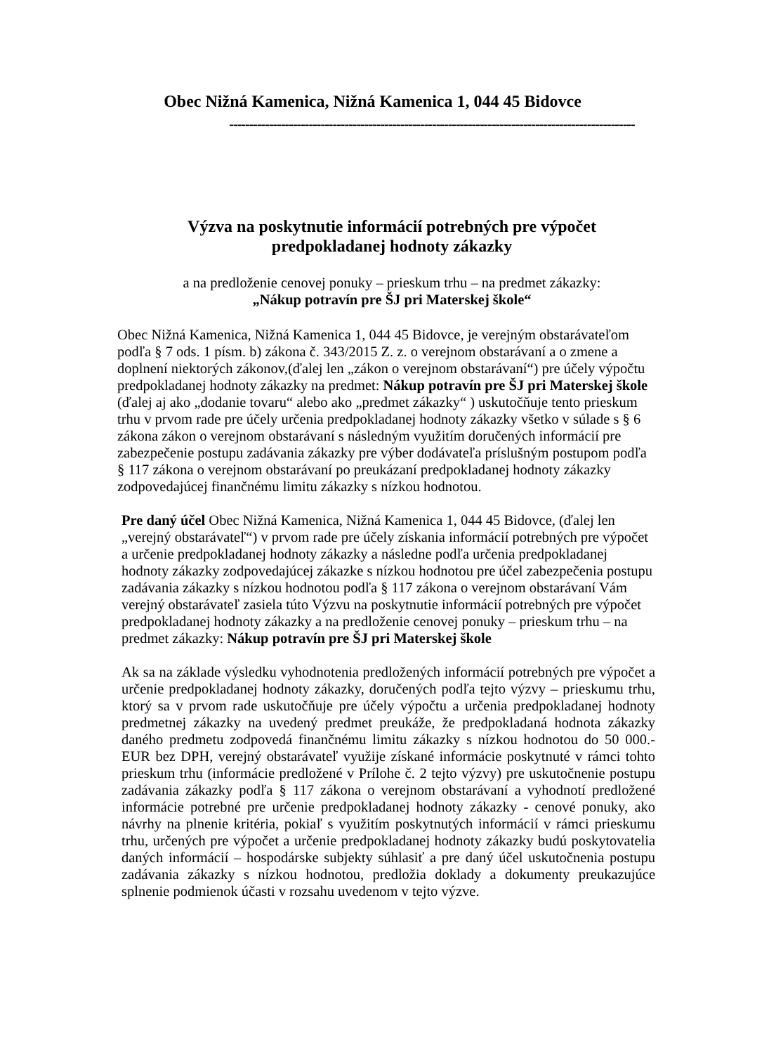Obec Nižná Kamenica, Nižná Kamenica 1, 044 45 Bidovce
------------------------------------------------------------------------------------------------------
Výzva na poskytnutie informácií potrebných pre výpočet
predpokladanej hodnoty zákazky
a na predloženie cenovej ponuky – prieskum trhu – na predmet zákazky:
„Nákup potravín pre ŠJ pri Materskej škole“
Obec Nižná Kamenica, Nižná Kamenica 1, 044 45 Bidovce, je verejným obstarávateľom podľa § 7 ods. 1 písm. b) zákona č. 343/2015 Z. z. o verejnom obstarávaní a o zmene a doplnení niektorých zákonov,(ďalej len „zákon o verejnom obstarávaní“) pre účely výpočtu predpokladanej hodnoty zákazky na predmet: Nákup potravín pre ŠJ pri Materskej škole (ďalej aj ako „dodanie tovaru“ alebo ako „predmet zákazky“ ) uskutočňuje tento prieskum trhu v prvom rade pre účely určenia predpokladanej hodnoty zákazky všetko v súlade s § 6 zákona zákon o verejnom obstarávaní s následným využitím doručených informácií pre zabezpečenie postupu zadávania zákazky pre výber dodávateľa príslušným postupom podľa § 117 zákona o verejnom obstarávaní po preukázaní predpokladanej hodnoty zákazky zodpovedajúcej finančnému limitu zákazky s nízkou hodnotou.
Pre daný účel Obec Nižná Kamenica, Nižná Kamenica 1, 044 45 Bidovce, (ďalej len „verejný obstarávateľ“) v prvom rade pre účely získania informácií potrebných pre výpočet a určenie predpokladanej hodnoty zákazky a následne podľa určenia predpokladanej hodnoty zákazky zodpovedajúcej zákazke s nízkou hodnotou pre účel zabezpečenia postupu zadávania zákazky s nízkou hodnotou podľa § 117 zákona o verejnom obstarávaní Vám verejný obstarávateľ zasiela túto Výzvu na poskytnutie informácií potrebných pre výpočet predpokladanej hodnoty zákazky a na predloženie cenovej ponuky – prieskum trhu – na predmet zákazky: Nákup potravín pre ŠJ pri Materskej škole
Ak sa na základe výsledku vyhodnotenia predložených informácií potrebných pre výpočet a určenie predpokladanej hodnoty zákazky, doručených podľa tejto výzvy – prieskumu trhu, ktorý sa v prvom rade uskutočňuje pre účely výpočtu a určenia predpokladanej hodnoty predmetnej zákazky na uvedený predmet preukáže, že predpokladaná hodnota zákazky daného predmetu zodpovedá finančnému limitu zákazky s nízkou hodnotou do 50 000.- EUR bez DPH, verejný obstarávateľ využije získané informácie poskytnuté v rámci tohto prieskum trhu (informácie predložené v Prílohe č. 2 tejto výzvy) pre uskutočnenie postupu zadávania zákazky podľa § 117 zákona o verejnom obstarávaní a vyhodnotí predložené informácie potrebné pre určenie predpokladanej hodnoty zákazky - cenové ponuky, ako návrhy na plnenie kritéria, pokiaľ s využitím poskytnutých informácií v rámci prieskumu trhu, určených pre výpočet a určenie predpokladanej hodnoty zákazky budú poskytovatelia daných informácií – hospodárske subjekty súhlasiť a pre daný účel uskutočnenia postupu zadávania zákazky s nízkou hodnotou, predložia doklady a dokumenty preukazujúce splnenie podmienok účasti v rozsahu uvedenom v tejto výzve.